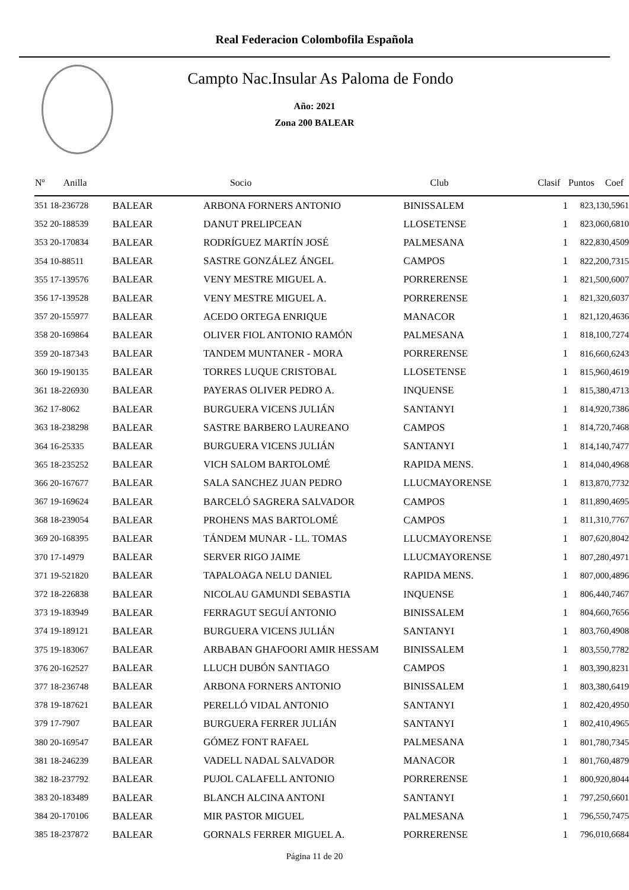Real Federacion Colombofila Española
Campto Nac.Insular As Paloma de Fondo
Año: 2021
Zona 200 BALEAR
| Nº Anilla | | Socio | Club | Clasif | Puntos | Coef |
| --- | --- | --- | --- | --- | --- | --- |
| 351 18-236728 | BALEAR | ARBONA FORNERS ANTONIO | BINISSALEM | 1 | 823,13 | 0,5961 |
| 352 20-188539 | BALEAR | DANUT PRELIPCEAN | LLOSETENSE | 1 | 823,06 | 0,6810 |
| 353 20-170834 | BALEAR | RODRÍGUEZ MARTÍN JOSÉ | PALMESANA | 1 | 822,83 | 0,4509 |
| 354 10-88511 | BALEAR | SASTRE GONZÁLEZ ÁNGEL | CAMPOS | 1 | 822,20 | 0,7315 |
| 355 17-139576 | BALEAR | VENY MESTRE MIGUEL A. | PORRERENSE | 1 | 821,50 | 0,6007 |
| 356 17-139528 | BALEAR | VENY MESTRE MIGUEL A. | PORRERENSE | 1 | 821,32 | 0,6037 |
| 357 20-155977 | BALEAR | ACEDO ORTEGA ENRIQUE | MANACOR | 1 | 821,12 | 0,4636 |
| 358 20-169864 | BALEAR | OLIVER FIOL ANTONIO RAMÓN | PALMESANA | 1 | 818,10 | 0,7274 |
| 359 20-187343 | BALEAR | TANDEM MUNTANER - MORA | PORRERENSE | 1 | 816,66 | 0,6243 |
| 360 19-190135 | BALEAR | TORRES LUQUE CRISTOBAL | LLOSETENSE | 1 | 815,96 | 0,4619 |
| 361 18-226930 | BALEAR | PAYERAS OLIVER PEDRO A. | INQUENSE | 1 | 815,38 | 0,4713 |
| 362 17-8062 | BALEAR | BURGUERA VICENS JULIÁN | SANTANYI | 1 | 814,92 | 0,7386 |
| 363 18-238298 | BALEAR | SASTRE BARBERO LAUREANO | CAMPOS | 1 | 814,72 | 0,7468 |
| 364 16-25335 | BALEAR | BURGUERA VICENS JULIÁN | SANTANYI | 1 | 814,14 | 0,7477 |
| 365 18-235252 | BALEAR | VICH SALOM BARTOLOMÉ | RAPIDA MENS. | 1 | 814,04 | 0,4968 |
| 366 20-167677 | BALEAR | SALA SANCHEZ JUAN PEDRO | LLUCMAYORENSE | 1 | 813,87 | 0,7732 |
| 367 19-169624 | BALEAR | BARCELÓ SAGRERA SALVADOR | CAMPOS | 1 | 811,89 | 0,4695 |
| 368 18-239054 | BALEAR | PROHENS MAS BARTOLOMÉ | CAMPOS | 1 | 811,31 | 0,7767 |
| 369 20-168395 | BALEAR | TÁNDEM MUNAR - LL. TOMAS | LLUCMAYORENSE | 1 | 807,62 | 0,8042 |
| 370 17-14979 | BALEAR | SERVER RIGO JAIME | LLUCMAYORENSE | 1 | 807,28 | 0,4971 |
| 371 19-521820 | BALEAR | TAPALOAGA NELU DANIEL | RAPIDA MENS. | 1 | 807,00 | 0,4896 |
| 372 18-226838 | BALEAR | NICOLAU GAMUNDI SEBASTIA | INQUENSE | 1 | 806,44 | 0,7467 |
| 373 19-183949 | BALEAR | FERRAGUT SEGUÍ ANTONIO | BINISSALEM | 1 | 804,66 | 0,7656 |
| 374 19-189121 | BALEAR | BURGUERA VICENS JULIÁN | SANTANYI | 1 | 803,76 | 0,4908 |
| 375 19-183067 | BALEAR | ARBABAN GHAFOORI AMIR HESSAM | BINISSALEM | 1 | 803,55 | 0,7782 |
| 376 20-162527 | BALEAR | LLUCH DUBÓN SANTIAGO | CAMPOS | 1 | 803,39 | 0,8231 |
| 377 18-236748 | BALEAR | ARBONA FORNERS ANTONIO | BINISSALEM | 1 | 803,38 | 0,6419 |
| 378 19-187621 | BALEAR | PERELLÓ VIDAL ANTONIO | SANTANYI | 1 | 802,42 | 0,4950 |
| 379 17-7907 | BALEAR | BURGUERA FERRER JULIÁN | SANTANYI | 1 | 802,41 | 0,4965 |
| 380 20-169547 | BALEAR | GÓMEZ FONT RAFAEL | PALMESANA | 1 | 801,78 | 0,7345 |
| 381 18-246239 | BALEAR | VADELL NADAL SALVADOR | MANACOR | 1 | 801,76 | 0,4879 |
| 382 18-237792 | BALEAR | PUJOL CALAFELL ANTONIO | PORRERENSE | 1 | 800,92 | 0,8044 |
| 383 20-183489 | BALEAR | BLANCH ALCINA ANTONI | SANTANYI | 1 | 797,25 | 0,6601 |
| 384 20-170106 | BALEAR | MIR PASTOR MIGUEL | PALMESANA | 1 | 796,55 | 0,7475 |
| 385 18-237872 | BALEAR | GORNALS FERRER MIGUEL A. | PORRERENSE | 1 | 796,01 | 0,6684 |
Página 11 de 20